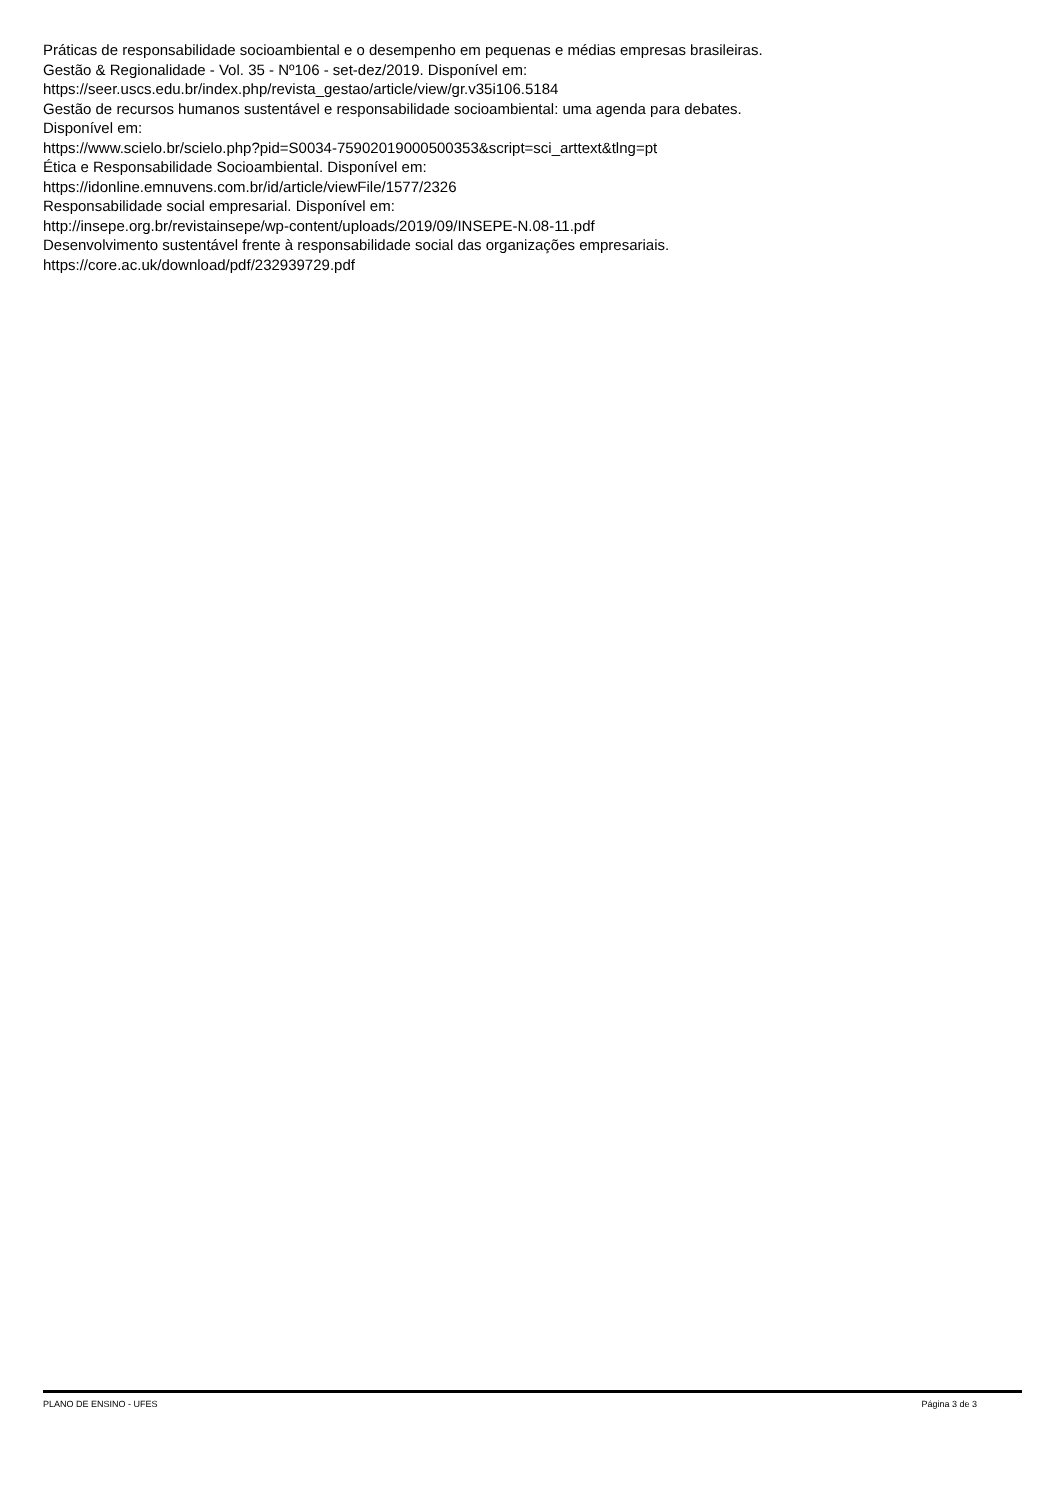Práticas de responsabilidade socioambiental e o desempenho em pequenas e médias empresas brasileiras.
Gestão & Regionalidade - Vol. 35 - Nº106 - set-dez/2019. Disponível em:
https://seer.uscs.edu.br/index.php/revista_gestao/article/view/gr.v35i106.5184
Gestão de recursos humanos sustentável e responsabilidade socioambiental: uma agenda para debates.
Disponível em:
https://www.scielo.br/scielo.php?pid=S0034-75902019000500353&script=sci_arttext&tlng=pt
Ética e Responsabilidade Socioambiental. Disponível em:
https://idonline.emnuvens.com.br/id/article/viewFile/1577/2326
Responsabilidade social empresarial. Disponível em:
http://insepe.org.br/revistainsepe/wp-content/uploads/2019/09/INSEPE-N.08-11.pdf
Desenvolvimento sustentável frente à responsabilidade social das organizações empresariais.
https://core.ac.uk/download/pdf/232939729.pdf
PLANO DE ENSINO - UFES Página 3 de 3